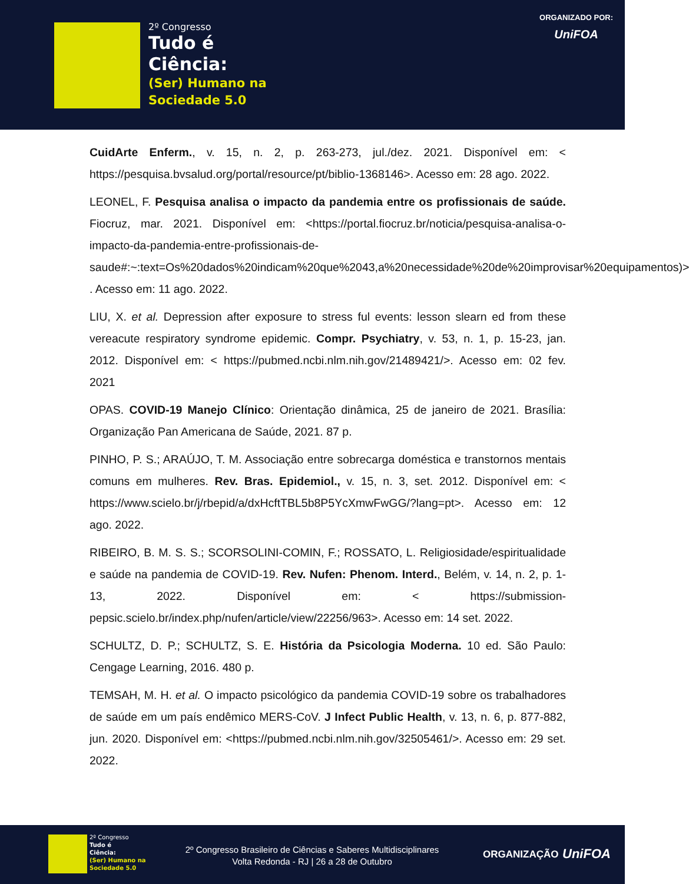2º Congresso
Tudo é
Ciência:
(Ser) Humano na
Sociedade 5.0
ORGANIZADO POR:
UniFOA
CuidArte Enferm., v. 15, n. 2, p. 263-273, jul./dez. 2021. Disponível em: < https://pesquisa.bvsalud.org/portal/resource/pt/biblio-1368146>. Acesso em: 28 ago. 2022.
LEONEL, F. Pesquisa analisa o impacto da pandemia entre os profissionais de saúde. Fiocruz, mar. 2021. Disponível em: <https://portal.fiocruz.br/noticia/pesquisa-analisa-o-impacto-da-pandemia-entre-profissionais-de-saude#:~:text=Os%20dados%20indicam%20que%2043,a%20necessidade%20de%20improvisar%20equipamentos)> . Acesso em: 11 ago. 2022.
LIU, X. et al. Depression after exposure to stress ful events: lesson slearn ed from these vereacute respiratory syndrome epidemic. Compr. Psychiatry, v. 53, n. 1, p. 15-23, jan. 2012. Disponível em: < https://pubmed.ncbi.nlm.nih.gov/21489421/>. Acesso em: 02 fev. 2021
OPAS. COVID-19 Manejo Clínico: Orientação dinâmica, 25 de janeiro de 2021. Brasília: Organização Pan Americana de Saúde, 2021. 87 p.
PINHO, P. S.; ARAÚJO, T. M. Associação entre sobrecarga doméstica e transtornos mentais comuns em mulheres. Rev. Bras. Epidemiol., v. 15, n. 3, set. 2012. Disponível em: < https://www.scielo.br/j/rbepid/a/dxHcftTBL5b8P5YcXmwFwGG/?lang=pt>. Acesso em: 12 ago. 2022.
RIBEIRO, B. M. S. S.; SCORSOLINI-COMIN, F.; ROSSATO, L. Religiosidade/espiritualidade e saúde na pandemia de COVID-19. Rev. Nufen: Phenom. Interd., Belém, v. 14, n. 2, p. 1-13, 2022. Disponível em: < https://submission-pepsic.scielo.br/index.php/nufen/article/view/22256/963>. Acesso em: 14 set. 2022.
SCHULTZ, D. P.; SCHULTZ, S. E. História da Psicologia Moderna. 10 ed. São Paulo: Cengage Learning, 2016. 480 p.
TEMSAH, M. H. et al. O impacto psicológico da pandemia COVID-19 sobre os trabalhadores de saúde em um país endêmico MERS-CoV. J Infect Public Health, v. 13, n. 6, p. 877-882, jun. 2020. Disponível em: <https://pubmed.ncbi.nlm.nih.gov/32505461/>. Acesso em: 29 set. 2022.
2º Congresso
Tudo é
Ciência:
(Ser) Humano na
Sociedade 5.0
2º Congresso Brasileiro de Ciências e Saberes Multidisciplinares
Volta Redonda - RJ | 26 a 28 de Outubro
ORGANIZAÇÃO UniFOA